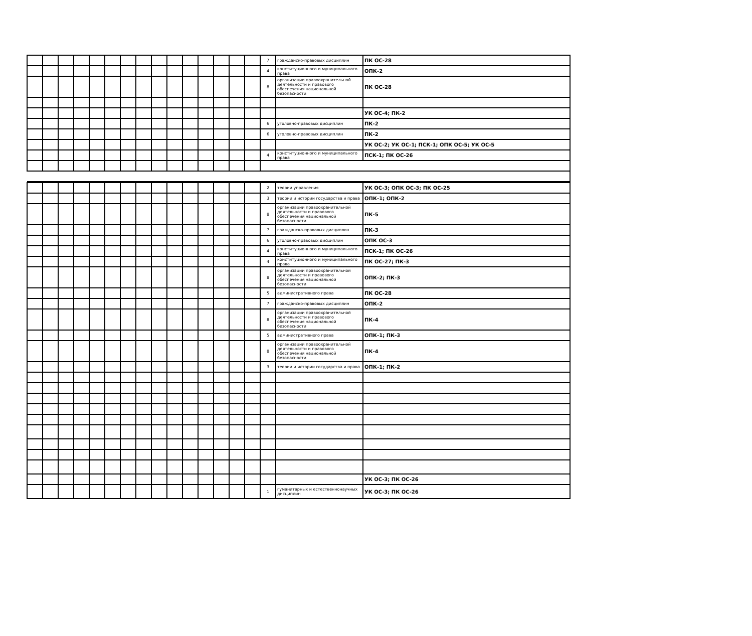| | | | | | | | | | | | | | | | 7 | гражданско-правовых дисциплин | ПК ОС-28 |
| | | | | | | | | | | | | | | | 4 | конституционного и муниципального права | ОПК-2 |
| | | | | | | | | | | | | | | | 8 | организации правоохранительной деятельности и правового обеспечения национальной безопасности | ПК ОС-28 |
| | | | | | | | | | | | | | | | | | УК ОС-4; ПК-2 |
| | | | | | | | | | | | | | | | 6 | уголовно-правовых дисциплин | ПК-2 |
| | | | | | | | | | | | | | | | 6 | уголовно-правовых дисциплин | ПК-2 |
| | | | | | | | | | | | | | | | | | УК ОС-2; УК ОС-1; ПСК-1; ОПК ОС-5; УК ОС-5 |
| | | | | | | | | | | | | | | | 4 | конституционного и муниципального права | ПСК-1; ПК ОС-26 |
| | | | | | | | | | | | | | | | 2 | теории управления | УК ОС-3; ОПК ОС-3; ПК ОС-25 |
| | | | | | | | | | | | | | | | 3 | теории и истории государства и права | ОПК-1; ОПК-2 |
| | | | | | | | | | | | | | | | 8 | организации правоохранительной деятельности и правового обеспечения национальной безопасности | ПК-5 |
| | | | | | | | | | | | | | | | 7 | гражданско-правовых дисциплин | ПК-3 |
| | | | | | | | | | | | | | | | 6 | уголовно-правовых дисциплин | ОПК ОС-3 |
| | | | | | | | | | | | | | | | 4 | конституционного и муниципального права | ПСК-1; ПК ОС-26 |
| | | | | | | | | | | | | | | | 4 | конституционного и муниципального права | ПК ОС-27; ПК-3 |
| | | | | | | | | | | | | | | | 8 | организации правоохранительной деятельности и правового обеспечения национальной безопасности | ОПК-2; ПК-3 |
| | | | | | | | | | | | | | | | 5 | административного права | ПК ОС-28 |
| | | | | | | | | | | | | | | | 7 | гражданско-правовых дисциплин | ОПК-2 |
| | | | | | | | | | | | | | | | 8 | организации правоохранительной деятельности и правового обеспечения национальной безопасности | ПК-4 |
| | | | | | | | | | | | | | | | 5 | административного права | ОПК-1; ПК-3 |
| | | | | | | | | | | | | | | | 8 | организации правоохранительной деятельности и правового обеспечения национальной безопасности | ПК-4 |
| | | | | | | | | | | | | | | | 3 | теории и истории государства и права | ОПК-1; ПК-2 |
| | | | | | | | | | | | | | | | | | УК ОС-3; ПК ОС-26 |
| | | | | | | | | | | | | | | | 1 | гуманитарных и естественнонаучных дисциплин | УК ОС-3; ПК ОС-26 |